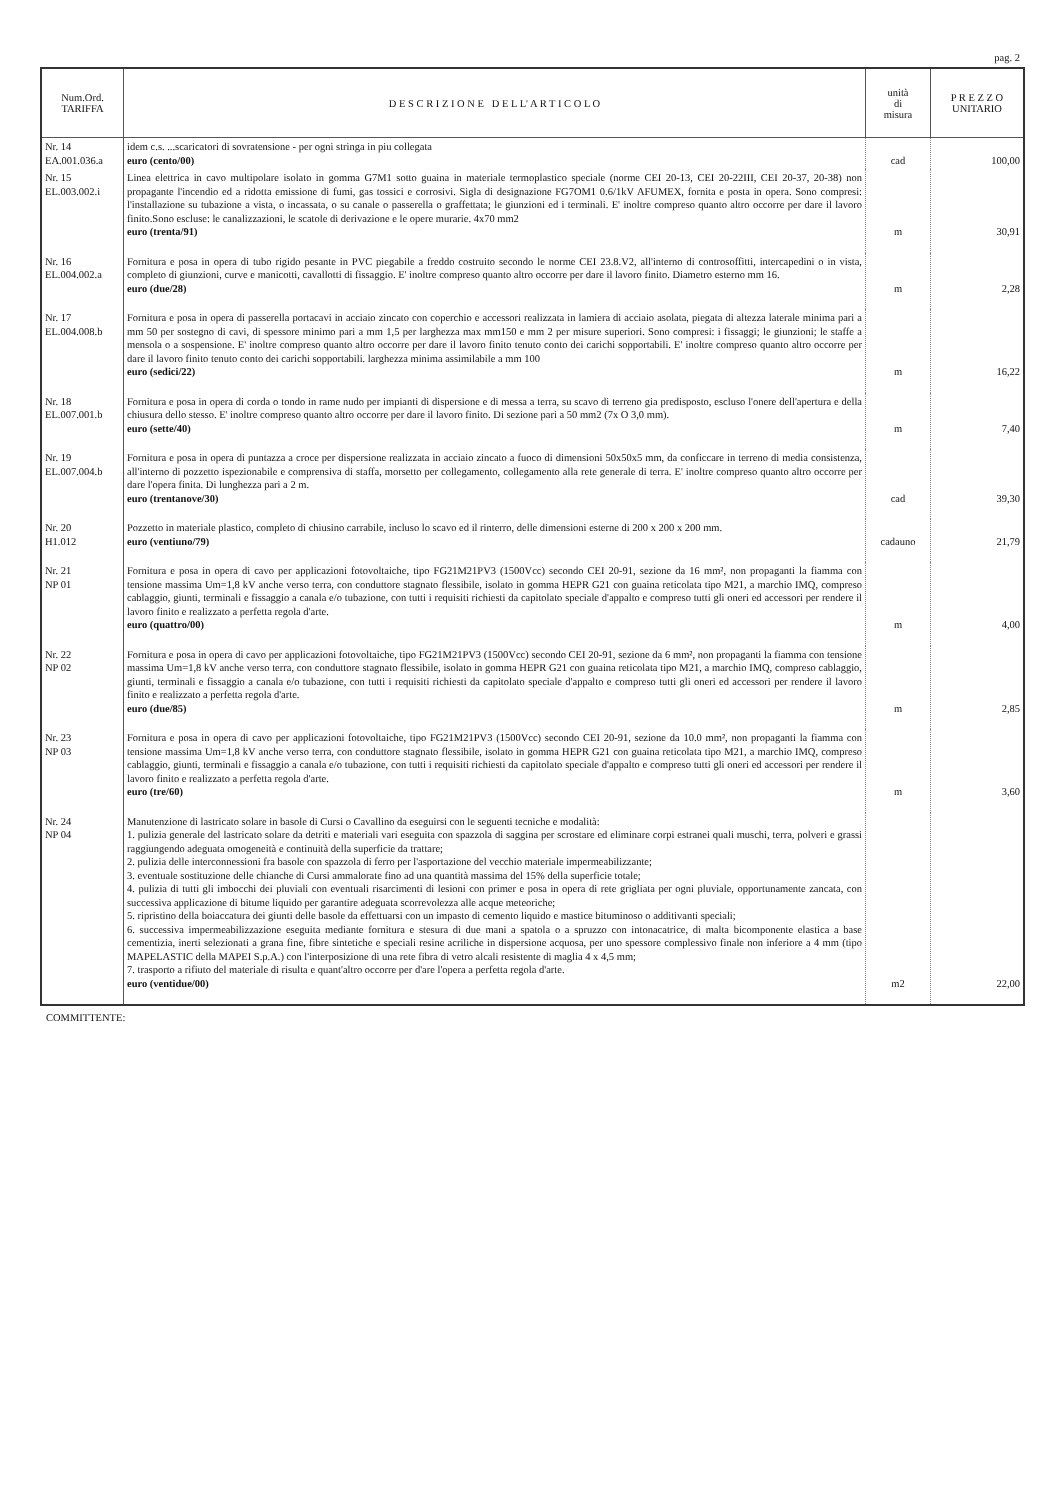pag. 2
| Num.Ord. TARIFFA | D E S C R I Z I O N E D E L L' A R T I C O L O | unità di misura | P R E Z Z O UNITARIO |
| --- | --- | --- | --- |
| Nr. 14 EA.001.036.a | idem c.s. ...scaricatori di sovratensione - per ogni stringa in piu collegata euro (cento/00) | cad | 100,00 |
| Nr. 15 EL.003.002.i | Linea elettrica in cavo multipolare isolato in gomma G7M1 sotto guaina in materiale termoplastico speciale (norme CEI 20-13, CEI 20-22III, CEI 20-37, 20-38) non propagante l'incendio ed a ridotta emissione di fumi, gas tossici e corrosivi. Sigla di designazione FG7OM1 0.6/1kV AFUMEX, fornita e posta in opera. Sono compresi: l'installazione su tubazione a vista, o incassata, o su canale o passerella o graffettata; le giunzioni ed i terminali. E' inoltre compreso quanto altro occorre per dare il lavoro finito.Sono escluse: le canalizzazioni, le scatole di derivazione e le opere murarie. 4x70 mm2 euro (trenta/91) | m | 30,91 |
| Nr. 16 EL.004.002.a | Fornitura e posa in opera di tubo rigido pesante in PVC piegabile a freddo costruito secondo le norme CEI 23.8.V2, all'interno di controsoffitti, intercapedini o in vista, completo di giunzioni, curve e manicotti, cavallotti di fissaggio. E' inoltre compreso quanto altro occorre per dare il lavoro finito. Diametro esterno mm 16. euro (due/28) | m | 2,28 |
| Nr. 17 EL.004.008.b | Fornitura e posa in opera di passerella portacavi in acciaio zincato con coperchio e accessori realizzata in lamiera di acciaio asolata, piegata di altezza laterale minima pari a mm 50 per sostegno di cavi, di spessore minimo pari a mm 1,5 per larghezza max mm150 e mm 2 per misure superiori. Sono compresi: i fissaggi; le giunzioni; le staffe a mensola o a sospensione. E' inoltre compreso quanto altro occorre per dare il lavoro finito tenuto conto dei carichi sopportabili. E' inoltre compreso quanto altro occorre per dare il lavoro finito tenuto conto dei carichi sopportabili. larghezza minima assimilabile a mm 100 euro (sedici/22) | m | 16,22 |
| Nr. 18 EL.007.001.b | Fornitura e posa in opera di corda o tondo in rame nudo per impianti di dispersione e di messa a terra, su scavo di terreno gia predisposto, escluso l'onere dell'apertura e della chiusura dello stesso. E' inoltre compreso quanto altro occorre per dare il lavoro finito. Di sezione pari a 50 mm2 (7x O 3,0 mm). euro (sette/40) | m | 7,40 |
| Nr. 19 EL.007.004.b | Fornitura e posa in opera di puntazza a croce per dispersione realizzata in acciaio zincato a fuoco di dimensioni 50x50x5 mm, da conficcare in terreno di media consistenza, all'interno di pozzetto ispezionabile e comprensiva di staffa, morsetto per collegamento, collegamento alla rete generale di terra. E' inoltre compreso quanto altro occorre per dare l'opera finita. Di lunghezza pari a 2 m. euro (trentanove/30) | cad | 39,30 |
| Nr. 20 H1.012 | Pozzetto in materiale plastico, completo di chiusino carrabile, incluso lo scavo ed il rinterro, delle dimensioni esterne di 200 x 200 x 200 mm. euro (ventiuno/79) | cadauno | 21,79 |
| Nr. 21 NP 01 | Fornitura e posa in opera di cavo per applicazioni fotovoltaiche, tipo FG21M21PV3 (1500Vcc) secondo CEI 20-91, sezione da 16 mm², non propaganti la fiamma con tensione massima Um=1,8 kV anche verso terra, con conduttore stagnato flessibile, isolato in gomma HEPR G21 con guaina reticolata tipo M21, a marchio IMQ, compreso cablaggio, giunti, terminali e fissaggio a canala e/o tubazione, con tutti i requisiti richiesti da capitolato speciale d'appalto e compreso tutti gli oneri ed accessori per rendere il lavoro finito e realizzato a perfetta regola d'arte. euro (quattro/00) | m | 4,00 |
| Nr. 22 NP 02 | Fornitura e posa in opera di cavo per applicazioni fotovoltaiche, tipo FG21M21PV3 (1500Vcc) secondo CEI 20-91, sezione da 6 mm², non propaganti la fiamma con tensione massima Um=1,8 kV anche verso terra, con conduttore stagnato flessibile, isolato in gomma HEPR G21 con guaina reticolata tipo M21, a marchio IMQ, compreso cablaggio, giunti, terminali e fissaggio a canala e/o tubazione, con tutti i requisiti richiesti da capitolato speciale d'appalto e compreso tutti gli oneri ed accessori per rendere il lavoro finito e realizzato a perfetta regola d'arte. euro (due/85) | m | 2,85 |
| Nr. 23 NP 03 | Fornitura e posa in opera di cavo per applicazioni fotovoltaiche, tipo FG21M21PV3 (1500Vcc) secondo CEI 20-91, sezione da 10.0 mm², non propaganti la fiamma con tensione massima Um=1,8 kV anche verso terra, con conduttore stagnato flessibile, isolato in gomma HEPR G21 con guaina reticolata tipo M21, a marchio IMQ, compreso cablaggio, giunti, terminali e fissaggio a canala e/o tubazione, con tutti i requisiti richiesti da capitolato speciale d'appalto e compreso tutti gli oneri ed accessori per rendere il lavoro finito e realizzato a perfetta regola d'arte. euro (tre/60) | m | 3,60 |
| Nr. 24 NP 04 | Manutenzione di lastricato solare in basole di Cursi o Cavallino da eseguirsi con le seguenti tecniche e modalità: 1. pulizia generale del lastricato solare da detriti e materiali vari eseguita con spazzola di saggina per scrostare ed eliminare corpi estranei quali muschi, terra, polveri e grassi raggiungendo adeguata omogeneità e continuità della superficie da trattare; 2. pulizia delle interconnessioni fra basole con spazzola di ferro per l'asportazione del vecchio materiale impermeabilizzante; 3. eventuale sostituzione delle chianche di Cursi ammalorate fino ad una quantità massima del 15% della superficie totale; 4. pulizia di tutti gli imbocchi dei pluviali con eventuali risarcimenti di lesioni con primer e posa in opera di rete grigliata per ogni pluviale, opportunamente zancata, con successiva applicazione di bitume liquido per garantire adeguata scorrevolezza alle acque meteoriche; 5. ripristino della boiaccatura dei giunti delle basole da effettuarsi con un impasto di cemento liquido e mastice bituminoso o additivanti speciali; 6. successiva impermeabilizzazione eseguita mediante fornitura e stesura di due mani a spatola o a spruzzo con intonacatrice, di malta bicomponente elastica a base cementizia, inerti selezionati a grana fine, fibre sintetiche e speciali resine acriliche in dispersione acquosa, per uno spessore complessivo finale non inferiore a 4 mm (tipo MAPELASTIC della MAPEI S.p.A.) con l'interposizione di una rete fibra di vetro alcali resistente di maglia 4 x 4,5 mm; 7. trasporto a rifiuto del materiale di risulta e quant'altro occorre per d'are l'opera a perfetta regola d'arte. euro (ventidue/00) | m2 | 22,00 |
COMMITTENTE: